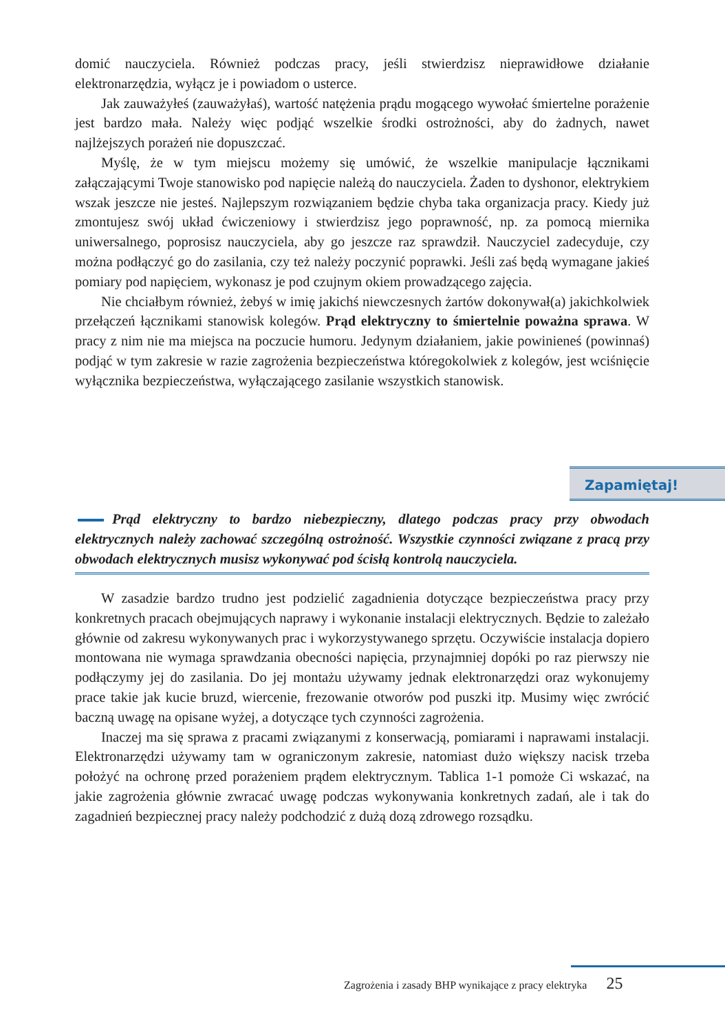domić nauczyciela. Również podczas pracy, jeśli stwierdzisz nieprawidłowe działanie elektronarzędzia, wyłącz je i powiadom o usterce.
Jak zauważyłeś (zauważyłaś), wartość natężenia prądu mogącego wywołać śmiertelne porażenie jest bardzo mała. Należy więc podjąć wszelkie środki ostrożności, aby do żadnych, nawet najlżejszych porażeń nie dopuszczać.
Myślę, że w tym miejscu możemy się umówić, że wszelkie manipulacje łącznikami załączającymi Twoje stanowisko pod napięcie należą do nauczyciela. Żaden to dyshonor, elektrykiem wszak jeszcze nie jesteś. Najlepszym rozwiązaniem będzie chyba taka organizacja pracy. Kiedy już zmontujesz swój układ ćwiczeniowy i stwierdzisz jego poprawność, np. za pomocą miernika uniwersalnego, poprosisz nauczyciela, aby go jeszcze raz sprawdził. Nauczyciel zadecyduje, czy można podłączyć go do zasilania, czy też należy poczynić poprawki. Jeśli zaś będą wymagane jakieś pomiary pod napięciem, wykonasz je pod czujnym okiem prowadzącego zajęcia.
Nie chciałbym również, żebyś w imię jakichś niewczesnych żartów dokonywał(a) jakichkolwiek przełączeń łącznikami stanowisk kolegów. Prąd elektryczny to śmiertelnie poważna sprawa. W pracy z nim nie ma miejsca na poczucie humoru. Jedynym działaniem, jakie powinieneś (powinnaś) podjąć w tym zakresie w razie zagrożenia bezpieczeństwa któregokolwiek z kolegów, jest wciśnięcie wyłącznika bezpieczeństwa, wyłączającego zasilanie wszystkich stanowisk.
Zapamiętaj!
Prąd elektryczny to bardzo niebezpieczny, dlatego podczas pracy przy obwodach elektrycznych należy zachować szczególną ostrożność. Wszystkie czynności związane z pracą przy obwodach elektrycznych musisz wykonywać pod ścisłą kontrolą nauczyciela.
W zasadzie bardzo trudno jest podzielić zagadnienia dotyczące bezpieczeństwa pracy przy konkretnych pracach obejmujących naprawy i wykonanie instalacji elektrycznych. Będzie to zależało głównie od zakresu wykonywanych prac i wykorzystywanego sprzętu. Oczywiście instalacja dopiero montowana nie wymaga sprawdzania obecności napięcia, przynajmniej dopóki po raz pierwszy nie podłączymy jej do zasilania. Do jej montażu używamy jednak elektronarzędzi oraz wykonujemy prace takie jak kucie bruzd, wiercenie, frezowanie otworów pod puszki itp. Musimy więc zwrócić baczną uwagę na opisane wyżej, a dotyczące tych czynności zagrożenia.
Inaczej ma się sprawa z pracami związanymi z konserwacją, pomiarami i naprawami instalacji. Elektronarzędzi używamy tam w ograniczonym zakresie, natomiast dużo większy nacisk trzeba położyć na ochronę przed porażeniem prądem elektrycznym. Tablica 1-1 pomoże Ci wskazać, na jakie zagrożenia głównie zwracać uwagę podczas wykonywania konkretnych zadań, ale i tak do zagadnień bezpiecznej pracy należy podchodzić z dużą dozą zdrowego rozsądku.
Zagrożenia i zasady BHP wynikające z pracy elektryka 25